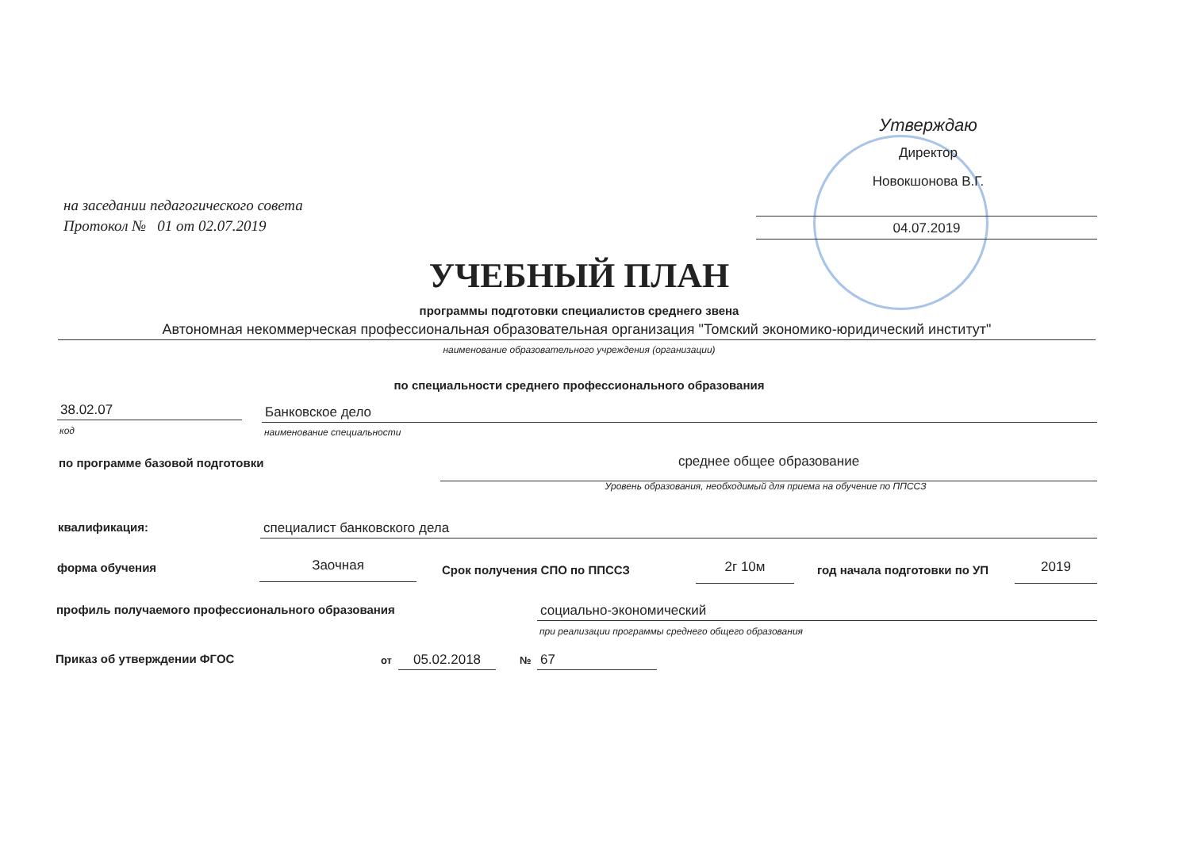Утверждаю
Директор
Новокшонова В.Г.
04.07.2019
на заседании педагогического совета
Протокол № 01 от 02.07.2019
УЧЕБНЫЙ ПЛАН
программы подготовки специалистов среднего звена
Автономная некоммерческая профессиональная образовательная организация "Томский экономико-юридический институт"
наименование образовательного учреждения (организации)
по специальности среднего профессионального образования
38.02.07 Банковское дело
код наименование специальности
по программе базовой подготовки
среднее общее образование
Уровень образования, необходимый для приема на обучение по ППССЗ
квалификация: специалист банковского дела
форма обучения Заочная Срок получения СПО по ППССЗ 2г 10м год начала подготовки по УП 2019
профиль получаемого профессионального образования
социально-экономический
при реализации программы среднего общего образования
Приказ об утверждении ФГОС от 05.02.2018 № 67